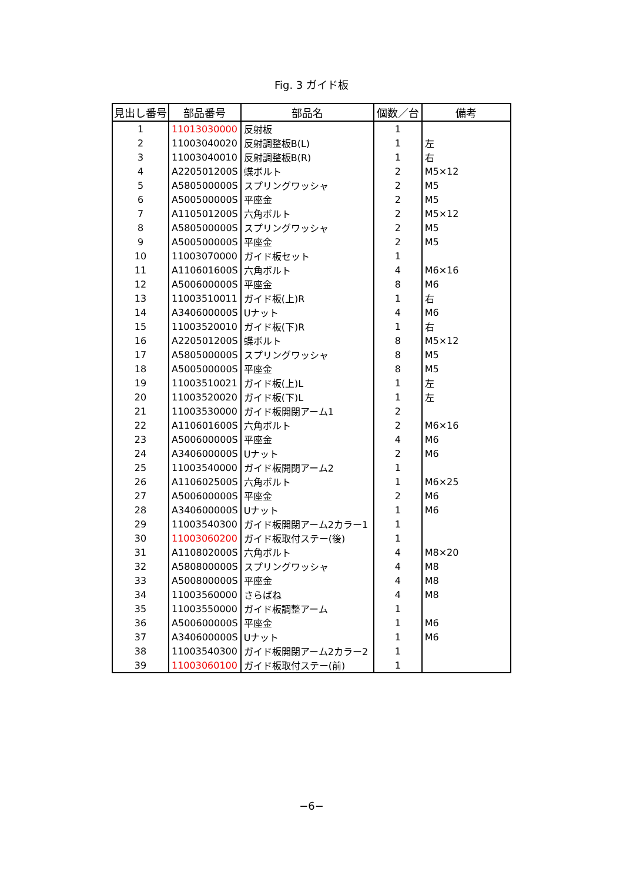Fig. 3 ガイド板
| 見出し番号 | 部品番号 | 部品名 | 個数／台 | 備考 |
| --- | --- | --- | --- | --- |
| 1 | 11013030000 | 反射板 | 1 | |
| 2 | 11003040020 | 反射調整板B(L) | 1 | 左 |
| 3 | 11003040010 | 反射調整板B(R) | 1 | 右 |
| 4 | A220501200S | 蝶ボルト | 2 | M5×12 |
| 5 | A580500000S | スプリングワッシャ | 2 | M5 |
| 6 | A500500000S | 平座金 | 2 | M5 |
| 7 | A110501200S | 六角ボルト | 2 | M5×12 |
| 8 | A580500000S | スプリングワッシャ | 2 | M5 |
| 9 | A500500000S | 平座金 | 2 | M5 |
| 10 | 11003070000 | ガイド板セット | 1 | |
| 11 | A110601600S | 六角ボルト | 4 | M6×16 |
| 12 | A500600000S | 平座金 | 8 | M6 |
| 13 | 11003510011 | ガイド板(上)R | 1 | 右 |
| 14 | A340600000S | Uナット | 4 | M6 |
| 15 | 11003520010 | ガイド板(下)R | 1 | 右 |
| 16 | A220501200S | 蝶ボルト | 8 | M5×12 |
| 17 | A580500000S | スプリングワッシャ | 8 | M5 |
| 18 | A500500000S | 平座金 | 8 | M5 |
| 19 | 11003510021 | ガイド板(上)L | 1 | 左 |
| 20 | 11003520020 | ガイド板(下)L | 1 | 左 |
| 21 | 11003530000 | ガイド板開閉アーム1 | 2 | |
| 22 | A110601600S | 六角ボルト | 2 | M6×16 |
| 23 | A500600000S | 平座金 | 4 | M6 |
| 24 | A340600000S | Uナット | 2 | M6 |
| 25 | 11003540000 | ガイド板開閉アーム2 | 1 | |
| 26 | A110602500S | 六角ボルト | 1 | M6×25 |
| 27 | A500600000S | 平座金 | 2 | M6 |
| 28 | A340600000S | Uナット | 1 | M6 |
| 29 | 11003540300 | ガイド板開閉アーム2カラー1 | 1 | |
| 30 | 11003060200 | ガイド板取付ステー(後) | 1 | |
| 31 | A110802000S | 六角ボルト | 4 | M8×20 |
| 32 | A580800000S | スプリングワッシャ | 4 | M8 |
| 33 | A500800000S | 平座金 | 4 | M8 |
| 34 | 11003560000 | さらばね | 4 | M8 |
| 35 | 11003550000 | ガイド板調整アーム | 1 | |
| 36 | A500600000S | 平座金 | 1 | M6 |
| 37 | A340600000S | Uナット | 1 | M6 |
| 38 | 11003540300 | ガイド板開閉アーム2カラー2 | 1 | |
| 39 | 11003060100 | ガイド板取付ステー(前) | 1 | |
−6−